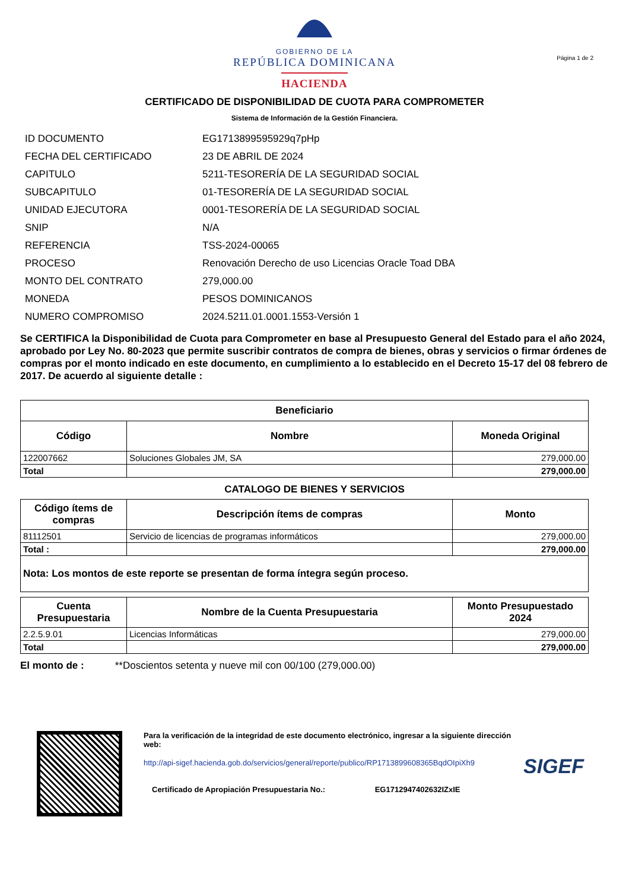GOBIERNO DE LA
REPÚBLICA DOMINICANA
HACIENDA
Página 1 de 2
CERTIFICADO DE DISPONIBILIDAD DE CUOTA PARA COMPROMETER
Sistema de Información de la Gestión Financiera.
| ID DOCUMENTO | EG1713899595929q7pHp |
| FECHA DEL CERTIFICADO | 23 DE ABRIL DE 2024 |
| CAPITULO | 5211-TESORERÍA DE LA SEGURIDAD SOCIAL |
| SUBCAPITULO | 01-TESORERÍA DE LA SEGURIDAD SOCIAL |
| UNIDAD EJECUTORA | 0001-TESORERÍA DE LA SEGURIDAD SOCIAL |
| SNIP | N/A |
| REFERENCIA | TSS-2024-00065 |
| PROCESO | Renovación Derecho de uso Licencias Oracle Toad DBA |
| MONTO DEL CONTRATO | 279,000.00 |
| MONEDA | PESOS DOMINICANOS |
| NUMERO COMPROMISO | 2024.5211.01.0001.1553-Versión 1 |
Se CERTIFICA la Disponibilidad de Cuota para Comprometer en base al Presupuesto General del Estado para el año 2024, aprobado por Ley No. 80-2023 que permite suscribir contratos de compra de bienes, obras y servicios o firmar órdenes de compras por el monto indicado en este documento, en cumplimiento a lo establecido en el Decreto 15-17 del 08 febrero de 2017. De acuerdo al siguiente detalle :
| Beneficiario | | |
| --- | --- | --- |
| Código | Nombre | Moneda Original |
| 122007662 | Soluciones Globales JM, SA | 279,000.00 |
| Total | | 279,000.00 |
CATALOGO DE BIENES Y SERVICIOS
| Código ítems de compras | Descripción ítems de compras | Monto |
| --- | --- | --- |
| 81112501 | Servicio de licencias de programas informáticos | 279,000.00 |
| Total : | | 279,000.00 |
| Nota: Los montos de este reporte se presentan de forma íntegra según proceso. | | |
| Cuenta Presupuestaria | Nombre de la Cuenta Presupuestaria | Monto Presupuestado 2024 |
| --- | --- | --- |
| 2.2.5.9.01 | Licencias Informáticas | 279,000.00 |
| Total | | 279,000.00 |
El monto de : **Doscientos setenta y nueve mil con 00/100 (279,000.00)
Para la verificación de la integridad de este documento electrónico, ingresar a la siguiente dirección web:
http://api-sigef.hacienda.gob.do/servicios/general/reporte/publico/RP1713899608365BqdOIpiXh9
Certificado de Apropiación Presupuestaria No.: EG1712947402632IZxIE
SIGEF